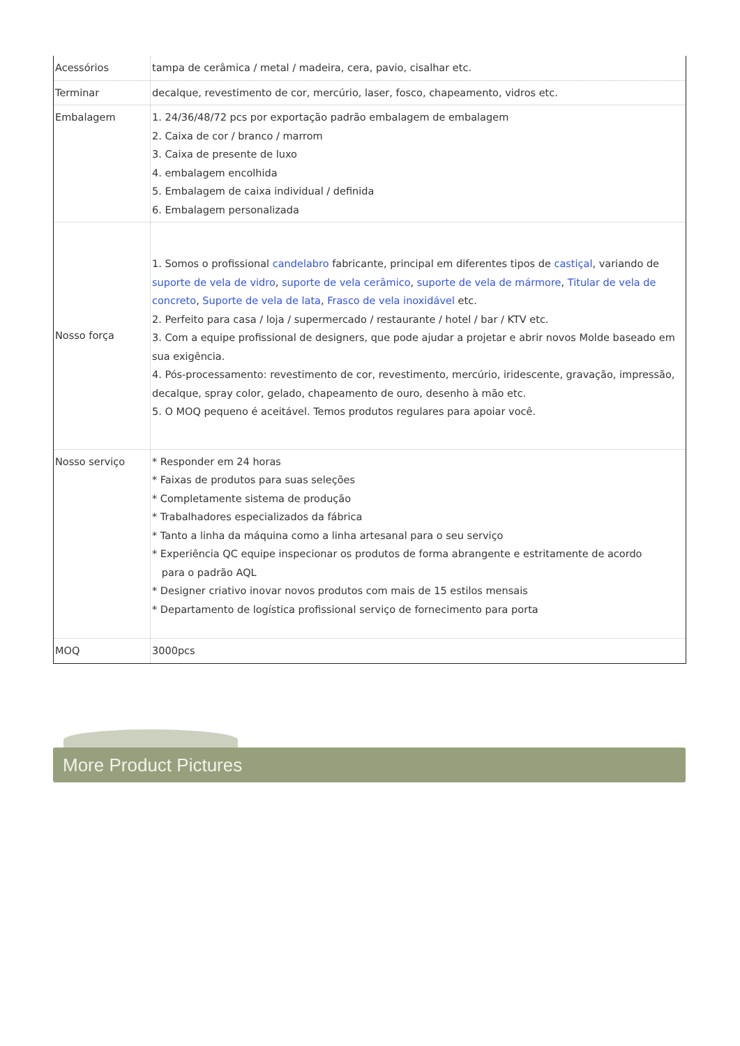| Acessórios | tampa de cerâmica / metal / madeira, cera, pavio, cisalhar etc. |
| Terminar | decalque, revestimento de cor, mercúrio, laser, fosco, chapeamento, vidros etc. |
| Embalagem | 1. 24/36/48/72 pcs por exportação padrão embalagem de embalagem 2. Caixa de cor / branco / marrom 3. Caixa de presente de luxo 4. embalagem encolhida 5. Embalagem de caixa individual / definida 6. Embalagem personalizada |
| Nosso força | 1. Somos o profissional candelabro fabricante, principal em diferentes tipos de castiçal , variando de suporte de vela de vidro , suporte de vela cerâmico , suporte de vela de mármore , Titular de vela de concreto , Suporte de vela de lata , Frasco de vela inoxidável etc. 2. Perfeito para casa / loja / supermercado / restaurante / hotel / bar / KTV etc. 3. Com a equipe profissional de designers, que pode ajudar a projetar e abrir novos Molde baseado em sua exigência. 4. Pós-processamento: revestimento de cor, revestimento, mercúrio, iridescente, gravação, impressão, decalque, spray color, gelado, chapeamento de ouro, desenho à mão etc. 5. O MOQ pequeno é aceitável. Temos produtos regulares para apoiar você. |
| Nosso serviço | * Responder em 24 horas * Faixas de produtos para suas seleções * Completamente sistema de produção * Trabalhadores especializados da fábrica * Tanto a linha da máquina como a linha artesanal para o seu serviço * Experiência QC equipe inspecionar os produtos de forma abrangente e estritamente de acordo para o padrão AQL * Designer criativo inovar novos produtos com mais de 15 estilos mensais * Departamento de logística profissional serviço de fornecimento para porta |
| MOQ | 3000pcs |
More Product Pictures